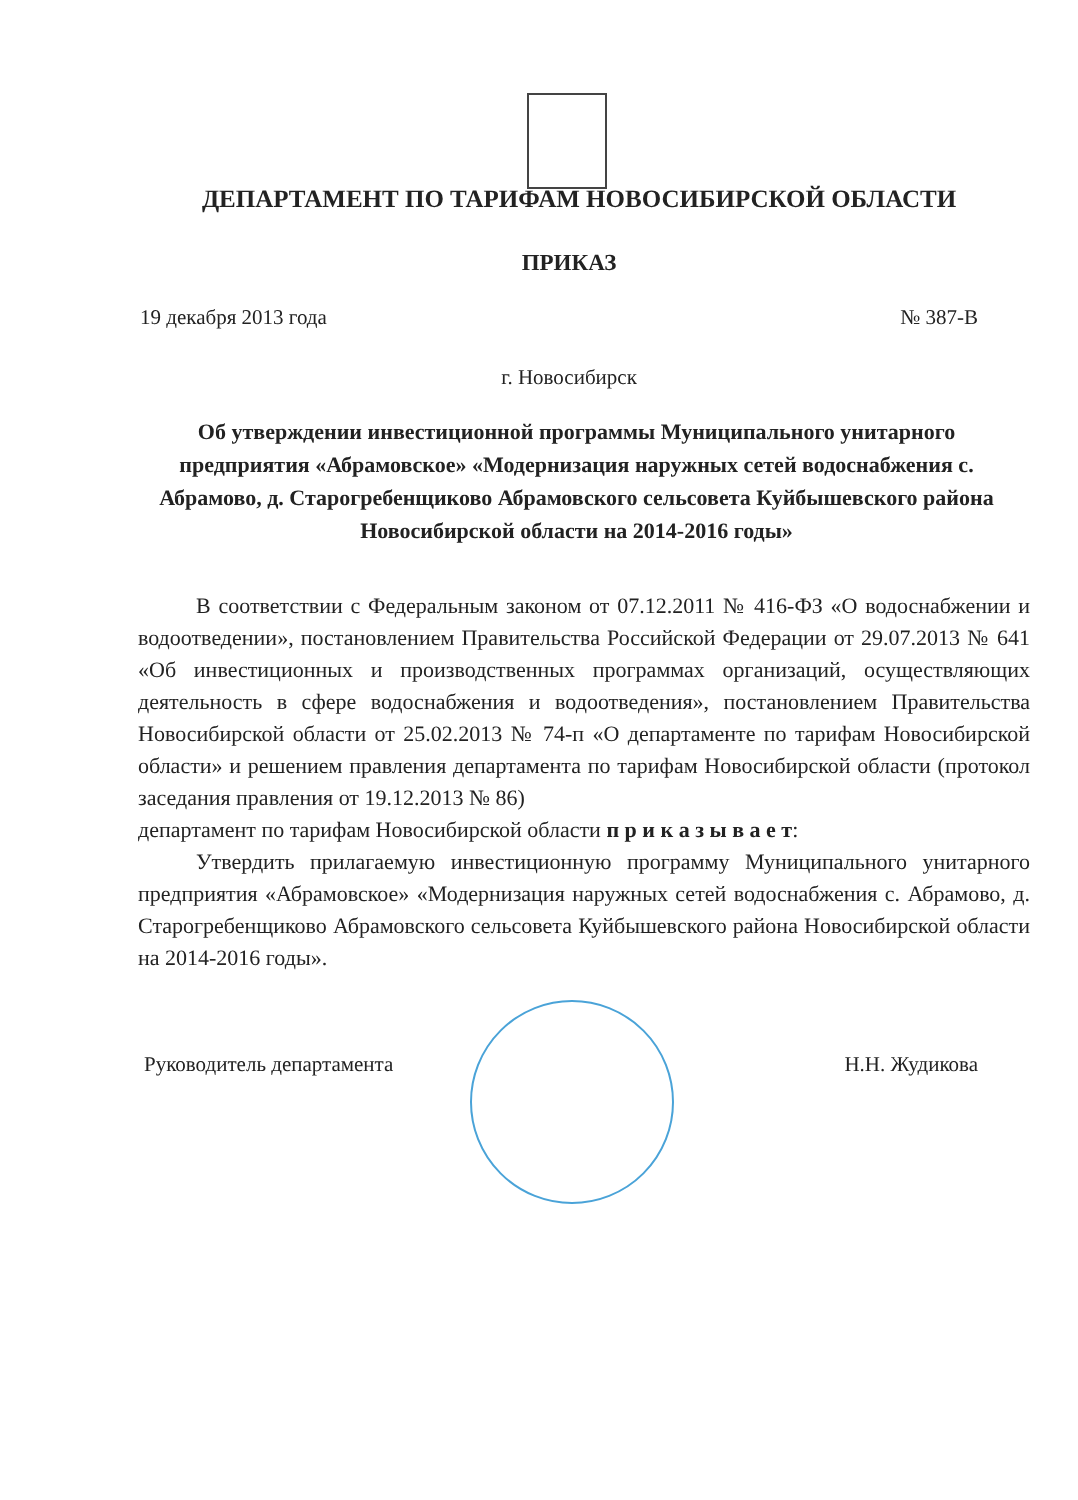ДЕПАРТАМЕНТ ПО ТАРИФАМ НОВОСИБИРСКОЙ ОБЛАСТИ
ПРИКАЗ
19 декабря 2013 года № 387-В
г. Новосибирск
Об утверждении инвестиционной программы Муниципального унитарного предприятия «Абрамовское» «Модернизация наружных сетей водоснабжения с. Абрамово, д. Старогребенщиково Абрамовского сельсовета Куйбышевского района Новосибирской области на 2014-2016 годы»
В соответствии с Федеральным законом от 07.12.2011 № 416-ФЗ «О водоснабжении и водоотведении», постановлением Правительства Российской Федерации от 29.07.2013 № 641 «Об инвестиционных и производственных программах организаций, осуществляющих деятельность в сфере водоснабжения и водоотведения», постановлением Правительства Новосибирской области от 25.02.2013 № 74-п «О департаменте по тарифам Новосибирской области» и решением правления департамента по тарифам Новосибирской области (протокол заседания правления от 19.12.2013 № 86)
департамент по тарифам Новосибирской области п р и к а з ы в а е т:
Утвердить прилагаемую инвестиционную программу Муниципального унитарного предприятия «Абрамовское» «Модернизация наружных сетей водоснабжения с. Абрамово, д. Старогребенщиково Абрамовского сельсовета Куйбышевского района Новосибирской области на 2014-2016 годы».
Руководитель департамента Н.Н. Жудикова